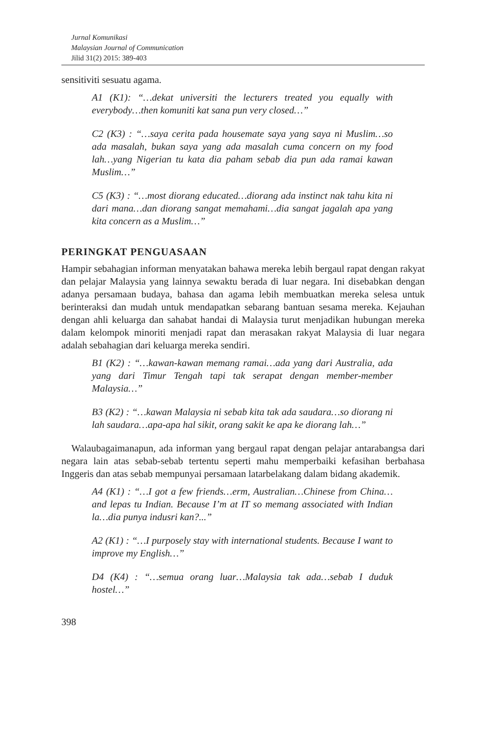Jurnal Komunikasi
Malaysian Journal of Communication
Jilid 31(2) 2015: 389-403
sensitiviti sesuatu agama.
A1 (K1): “…dekat universiti the lecturers treated you equally with everybody…then komuniti kat sana pun very closed…”
C2 (K3) : “…saya cerita pada housemate saya yang saya ni Muslim…so ada masalah, bukan saya yang ada masalah cuma concern on my food lah…yang Nigerian tu kata dia paham sebab dia pun ada ramai kawan Muslim…”
C5 (K3) : “…most diorang educated…diorang ada instinct nak tahu kita ni dari mana…dan diorang sangat memahami…dia sangat jagalah apa yang kita concern as a Muslim…”
PERINGKAT PENGUASAAN
Hampir sebahagian informan menyatakan bahawa mereka lebih bergaul rapat dengan rakyat dan pelajar Malaysia yang lainnya sewaktu berada di luar negara. Ini disebabkan dengan adanya persamaan budaya, bahasa dan agama lebih membuatkan mereka selesa untuk berinteraksi dan mudah untuk mendapatkan sebarang bantuan sesama mereka. Kejauhan dengan ahli keluarga dan sahabat handai di Malaysia turut menjadikan hubungan mereka dalam kelompok minoriti menjadi rapat dan merasakan rakyat Malaysia di luar negara adalah sebahagian dari keluarga mereka sendiri.
B1 (K2) : “…kawan-kawan memang ramai…ada yang dari Australia, ada yang dari Timur Tengah tapi tak serapat dengan member-member Malaysia…”
B3 (K2) : “…kawan Malaysia ni sebab kita tak ada saudara…so diorang ni lah saudara…apa-apa hal sikit, orang sakit ke apa ke diorang lah…”
Walaubagaimanapun, ada informan yang bergaul rapat dengan pelajar antarabangsa dari negara lain atas sebab-sebab tertentu seperti mahu memperbaiki kefasihan berbahasa Inggeris dan atas sebab mempunyai persamaan latarbelakang dalam bidang akademik.
A4 (K1) : “…I got a few friends…erm, Australian…Chinese from China…and lepas tu Indian. Because I’m at IT so memang associated with Indian la…dia punya indusri kan?...”
A2 (K1) : “…I purposely stay with international students. Because I want to improve my English…”
D4 (K4) : “…semua orang luar…Malaysia tak ada…sebab I duduk hostel…”
398